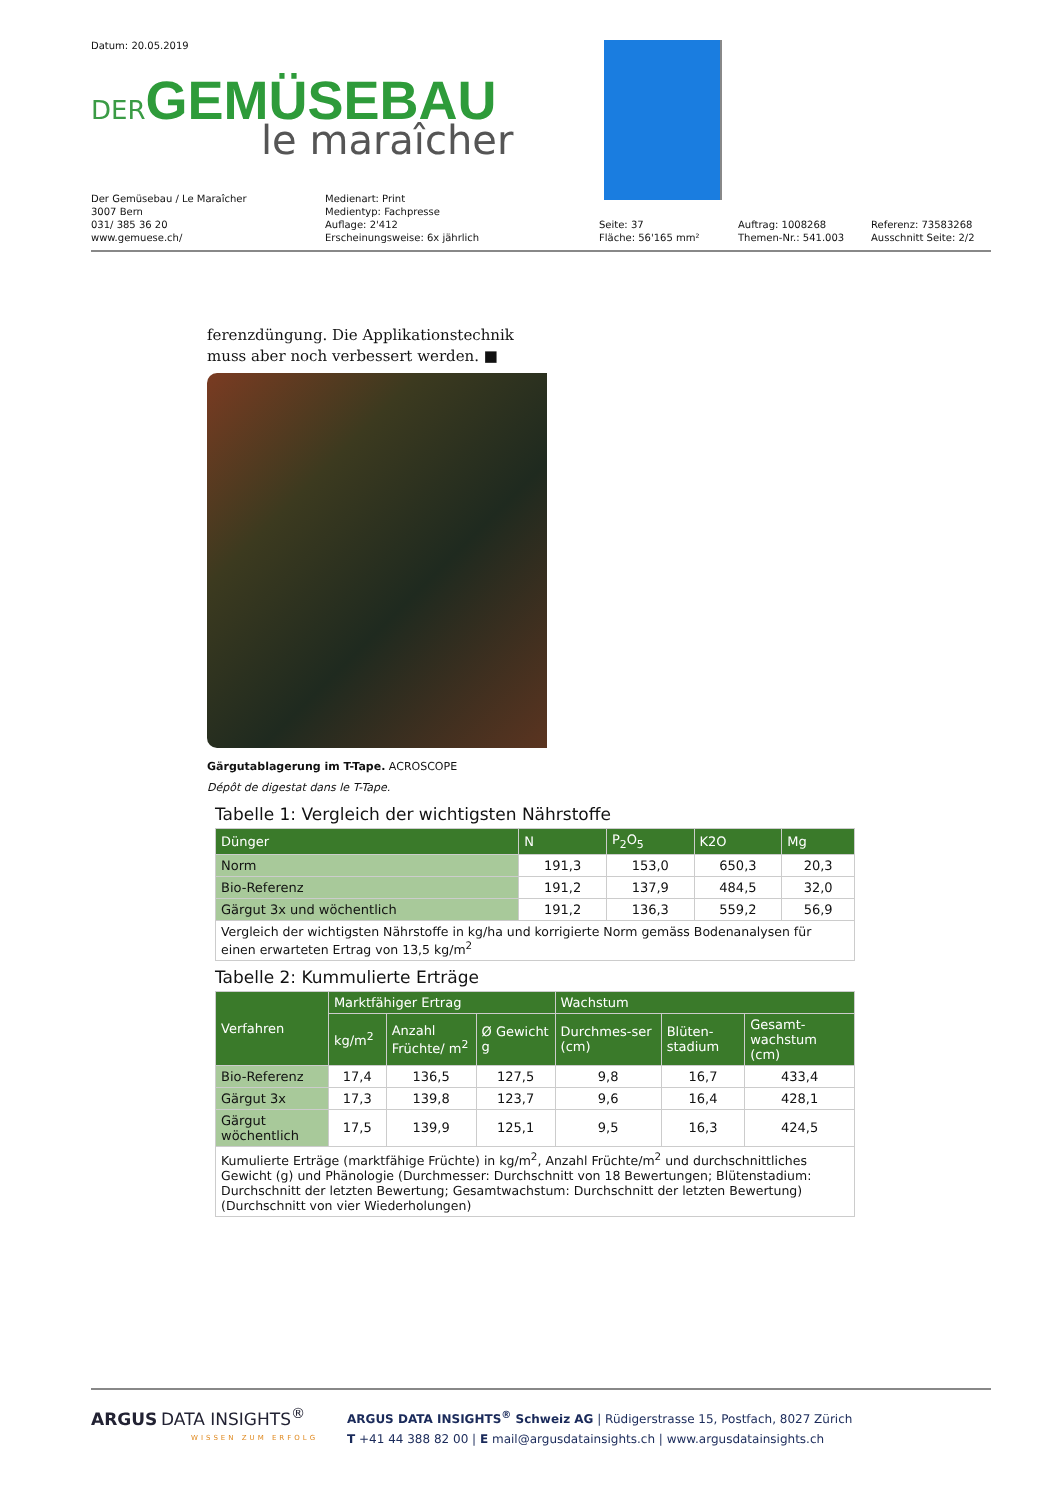Datum: 20.05.2019
DER GEMÜSEBAU
le maraîcher
Der Gemüsebau / Le Maraîcher
3007 Bern
031/ 385 36 20
www.gemuese.ch/
Medienart: Print
Medientyp: Fachpresse
Auflage: 2'412
Erscheinungsweise: 6x jährlich
Seite: 37
Fläche: 56'165 mm²
Auftrag: 1008268
Themen-Nr.: 541.003
Referenz: 73583268
Ausschnitt Seite: 2/2
ferenzdüngung. Die Applikationstechnik muss aber noch verbessert werden. ■
Gärgutablagerung im T-Tape. ACROSCOPE
Dépôt de digestat dans le T-Tape.
Tabelle 1: Vergleich der wichtigsten Nährstoffe
| Dünger | N | P<sub>2</sub>O<sub>5</sub> | K2O | Mg |
| --- | --- | --- | --- | --- |
| Norm | 191,3 | 153,0 | 650,3 | 20,3 |
| Bio-Referenz | 191,2 | 137,9 | 484,5 | 32,0 |
| Gärgut 3x und wöchentlich | 191,2 | 136,3 | 559,2 | 56,9 |
| Vergleich der wichtigsten Nährstoffe in kg/ha und korrigierte Norm gemäss Bodenanalysen für einen erwarteten Ertrag von 13,5 kg/m<sup>2</sup> | | | | |
Tabelle 2: Kummulierte Erträge
| Verfahren | Marktfähiger Ertrag | | | Wachstum | | |
| --- | --- | --- | --- | --- | --- | --- |
| | kg/m<sup>2</sup> | Anzahl Früchte/ m<sup>2</sup> | Ø Gewicht g | Durchmes-ser (cm) | Blüten-stadium | Gesamt-wachstum (cm) |
| Bio-Referenz | 17,4 | 136,5 | 127,5 | 9,8 | 16,7 | 433,4 |
| Gärgut 3x | 17,3 | 139,8 | 123,7 | 9,6 | 16,4 | 428,1 |
| Gärgut wöchentlich | 17,5 | 139,9 | 125,1 | 9,5 | 16,3 | 424,5 |
| Kumulierte Erträge (marktfähige Früchte) in kg/m<sup>2</sup>, Anzahl Früchte/m<sup>2</sup> und durchschnittliches Gewicht (g) und Phänologie (Durchmesser: Durchschnitt von 18 Bewertungen; Blütenstadium: Durchschnitt der letzten Bewertung; Gesamtwachstum: Durchschnitt der letzten Bewertung) (Durchschnitt von vier Wiederholungen) | | | | | | |
ARGUS DATA INSIGHTS<sup>®</sup>
WISSEN ZUM ERFOLG
ARGUS DATA INSIGHTS<sup>®</sup> Schweiz AG | Rüdigerstrasse 15, Postfach, 8027 Zürich
T +41 44 388 82 00 | E mail@argusdatainsights.ch | www.argusdatainsights.ch